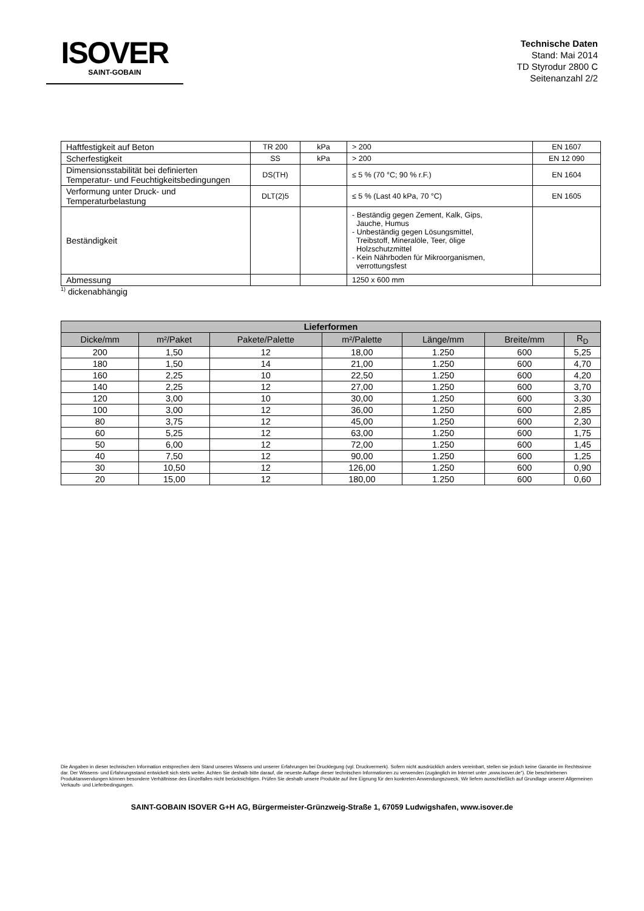ISOVER
SAINT-GOBAIN
Technische Daten
Stand: Mai 2014
TD Styrodur 2800 C
Seitenanzahl 2/2
| Haftfestigkeit auf Beton | TR 200 | kPa | > 200 | EN 1607 |
| Scherfestigkeit | SS | kPa | > 200 | EN 12 090 |
| Dimensionsstabilität bei definierten Temperatur- und Feuchtigkeitsbedingungen | DS(TH) | | ≤ 5 % (70 °C; 90 % r.F.) | EN 1604 |
| Verformung unter Druck- und Temperaturbelastung | DLT(2)5 | | ≤ 5 % (Last 40 kPa, 70 °C) | EN 1605 |
| Beständigkeit | | | - Beständig gegen Zement, Kalk, Gips, Jauche, Humus - Unbeständig gegen Lösungsmittel, Treibstoff, Mineralöle, Teer, ölige Holzschutzmittel - Kein Nährboden für Mikroorganismen, verrottungsfest | |
| Abmessung | | | 1250 x 600 mm | |
<sup>1)</sup> dickenabhängig
| Lieferformen | | | | | | |
| --- | --- | --- | --- | --- | --- | --- |
| Dicke/mm | m²/Paket | Pakete/Palette | m²/Palette | Länge/mm | Breite/mm | R<sub>D</sub> |
| 200 | 1,50 | 12 | 18,00 | 1.250 | 600 | 5,25 |
| 180 | 1,50 | 14 | 21,00 | 1.250 | 600 | 4,70 |
| 160 | 2,25 | 10 | 22,50 | 1.250 | 600 | 4,20 |
| 140 | 2,25 | 12 | 27,00 | 1.250 | 600 | 3,70 |
| 120 | 3,00 | 10 | 30,00 | 1.250 | 600 | 3,30 |
| 100 | 3,00 | 12 | 36,00 | 1.250 | 600 | 2,85 |
| 80 | 3,75 | 12 | 45,00 | 1.250 | 600 | 2,30 |
| 60 | 5,25 | 12 | 63,00 | 1.250 | 600 | 1,75 |
| 50 | 6,00 | 12 | 72,00 | 1.250 | 600 | 1,45 |
| 40 | 7,50 | 12 | 90,00 | 1.250 | 600 | 1,25 |
| 30 | 10,50 | 12 | 126,00 | 1.250 | 600 | 0,90 |
| 20 | 15,00 | 12 | 180,00 | 1.250 | 600 | 0,60 |
Die Angaben in dieser technischen Information entsprechen dem Stand unseres Wissens und unserer Erfahrungen bei Drucklegung (vgl. Druckvermerk). Sofern nicht ausdrücklich anders vereinbart, stellen sie jedoch keine Garantie im Rechtssinne dar. Der Wissens- und Erfahrungsstand entwickelt sich stets weiter. Achten Sie deshalb bitte darauf, die neueste Auflage dieser technischen Informationen zu verwenden (zugänglich im Internet unter „www.isover.de“). Die beschriebenen Produktanwendungen können besondere Verhältnisse des Einzelfalles nicht berücksichtigen. Prüfen Sie deshalb unsere Produkte auf ihre Eignung für den konkreten Anwendungszweck. Wir liefern ausschließlich auf Grundlage unserer Allgemeinen Verkaufs- und Lieferbedingungen.
SAINT-GOBAIN ISOVER G+H AG, Bürgermeister-Grünzweig-Straße 1, 67059 Ludwigshafen, www.isover.de